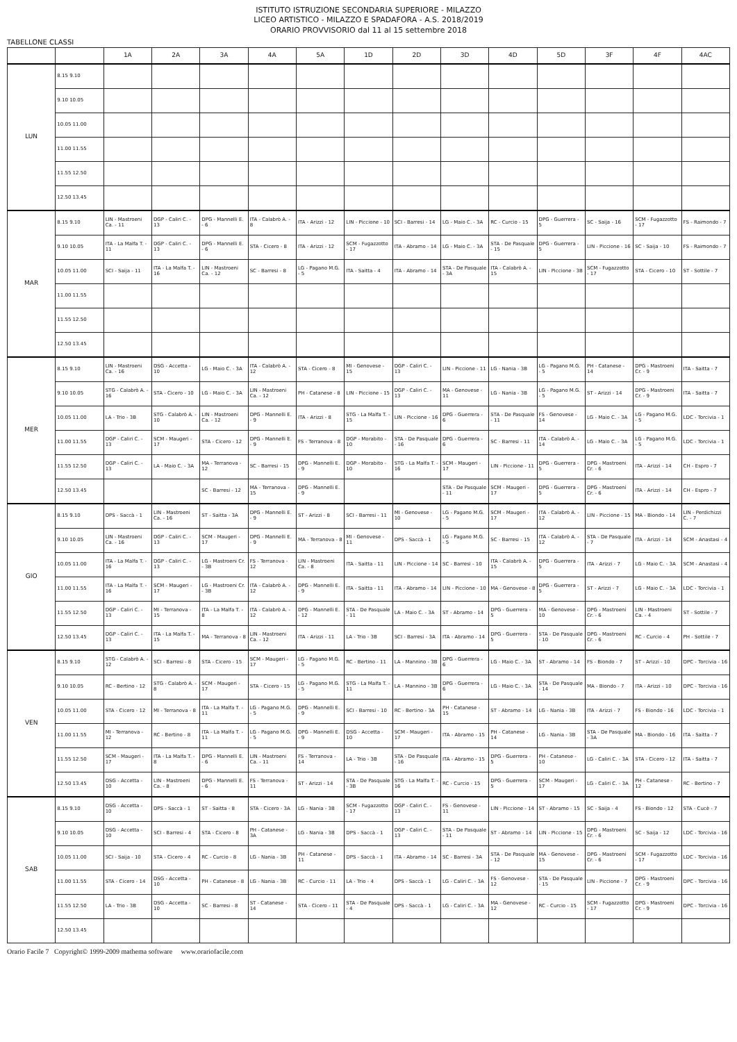ISTITUTO ISTRUZIONE SECONDARIA SUPERIORE - MILAZZO
LICEO ARTISTICO - MILAZZO E SPADAFORA - A.S. 2018/2019
ORARIO PROVVISORIO dal 11 al 15 settembre 2018
TABELLONE CLASSI
| | | 1A | 2A | 3A | 4A | 5A | 1D | 2D | 3D | 4D | 5D | 3F | 4F | 4AC |
| --- | --- | --- | --- | --- | --- | --- | --- | --- | --- | --- | --- | --- | --- | --- |
| LUN | 8.15 9.10 | | | | | | | | | | | | | |
| | 9.10 10.05 | | | | | | | | | | | | | |
| | 10.05 11.00 | | | | | | | | | | | | | |
| | 11.00 11.55 | | | | | | | | | | | | | |
| | 11.55 12.50 | | | | | | | | | | | | | |
| | 12.50 13.45 | | | | | | | | | | | | | |
| MAR | 8.15 9.10 | LIN - Mastroeni Ca. - 11 | DGP - Caliri C. - 13 | DPG - Mannelli E. - 6 | ITA - Calabrò A. - 8 | ITA - Arizzi - 12 | LIN - Piccione - 10 | SCI - Barresi - 14 | LG - Maio C. - 3A | RC - Curcio - 15 | DPG - Guerrera - 5 | SC - Saija - 16 | SCM - Fugazzotto - 17 | FS - Raimondo - 7 |
| | 9.10 10.05 | ITA - La Malfa T. - 11 | DGP - Caliri C. - 13 | DPG - Mannelli E. - 6 | STA - Cicero - 8 | ITA - Arizzi - 12 | SCM - Fugazzotto - 17 | ITA - Abramo - 14 | LG - Maio C. - 3A | STA - De Pasquale - 15 | DPG - Guerrera - 5 | LIN - Piccione - 16 | SC - Saija - 10 | FS - Raimondo - 7 |
| | 10.05 11.00 | SCI - Saija - 11 | ITA - La Malfa T. - 16 | LIN - Mastroeni Ca. - 12 | SC - Barresi - 8 | LG - Pagano M.G. - 5 | ITA - Saitta - 4 | ITA - Abramo - 14 | STA - De Pasquale - 3A | ITA - Calabrò A. - 15 | LIN - Piccione - 3B | SCM - Fugazzotto - 17 | STA - Cicero - 10 | ST - Sottile - 7 |
| | 11.00 11.55 | | | | | | | | | | | | | |
| | 11.55 12.50 | | | | | | | | | | | | | |
| | 12.50 13.45 | | | | | | | | | | | | | |
| MER | 8.15 9.10 | LIN - Mastroeni Ca. - 16 | DSG - Accetta - 10 | LG - Maio C. - 3A | ITA - Calabrò A. - 12 | STA - Cicero - 8 | MI - Genovese - 15 | DGP - Caliri C. - 13 | LIN - Piccione - 11 | LG - Nania - 3B | LG - Pagano M.G. - 5 | PH - Catanese - 14 | DPG - Mastroeni Cr. - 9 | ITA - Saitta - 7 |
| | 9.10 10.05 | STG - Calabrò A. - 16 | STA - Cicero - 10 | LG - Maio C. - 3A | LIN - Mastroeni Ca. - 12 | PH - Catanese - 8 | LIN - Piccione - 15 | DGP - Caliri C. - 13 | MA - Genovese - 11 | LG - Nania - 3B | LG - Pagano M.G. - 5 | ST - Arizzi - 14 | DPG - Mastroeni Cr. - 9 | ITA - Saitta - 7 |
| | 10.05 11.00 | LA - Trio - 3B | STG - Calabrò A. - 10 | LIN - Mastroeni Ca. - 12 | DPG - Mannelli E. - 9 | ITA - Arizzi - 8 | STG - La Malfa T. - 15 | LIN - Piccione - 16 | DPG - Guerrera - 6 | STA - De Pasquale - 11 | FS - Genovese - 14 | LG - Maio C. - 3A | LG - Pagano M.G. - 5 | LDC - Torcivia - 1 |
| | 11.00 11.55 | DGP - Caliri C. - 13 | SCM - Maugeri - 17 | STA - Cicero - 12 | DPG - Mannelli E. - 9 | FS - Terranova - 8 | DGP - Morabito - 10 | STA - De Pasquale - 16 | DPG - Guerrera - 6 | SC - Barresi - 11 | ITA - Calabrò A. - 14 | LG - Maio C. - 3A | LG - Pagano M.G. - 5 | LDC - Torcivia - 1 |
| | 11.55 12.50 | DGP - Caliri C. - 13 | LA - Maio C. - 3A | MA - Terranova - 12 | SC - Barresi - 15 | DPG - Mannelli E. - 9 | DGP - Morabito - 10 | STG - La Malfa T. - 16 | SCM - Maugeri - 17 | LIN - Piccione - 11 | DPG - Guerrera - 5 | DPG - Mastroeni Cr. - 6 | ITA - Arizzi - 14 | CH - Espro - 7 |
| | 12.50 13.45 | | | SC - Barresi - 12 | MA - Terranova - 15 | DPG - Mannelli E. - 9 | | | STA - De Pasquale - 11 | SCM - Maugeri - 17 | DPG - Guerrera - 5 | DPG - Mastroeni Cr. - 6 | ITA - Arizzi - 14 | CH - Espro - 7 |
| GIO | 8.15 9.10 | DPS - Saccà - 1 | LIN - Mastroeni Ca. - 16 | ST - Saitta - 3A | DPG - Mannelli E. - 9 | ST - Arizzi - 8 | SCI - Barresi - 11 | MI - Genovese - 10 | LG - Pagano M.G. - 5 | SCM - Maugeri - 17 | ITA - Calabrò A. - 12 | LIN - Piccione - 15 | MA - Biondo - 14 | LIN - Perdichizzi C. - 7 |
| | 9.10 10.05 | LIN - Mastroeni Ca. - 16 | DGP - Caliri C. - 13 | SCM - Maugeri - 17 | DPG - Mannelli E. - 9 | MA - Terranova - 8 | MI - Genovese - 11 | DPS - Saccà - 1 | LG - Pagano M.G. - 5 | SC - Barresi - 15 | ITA - Calabrò A. - 12 | STA - De Pasquale - 7 | ITA - Arizzi - 14 | SCM - Anastasi - 4 |
| | 10.05 11.00 | ITA - La Malfa T. - 16 | DGP - Caliri C. - 13 | LG - Mastroeni Cr. - 3B | FS - Terranova - 12 | LIN - Mastroeni Ca. - 8 | ITA - Saitta - 11 | LIN - Piccione - 14 | SC - Barresi - 10 | ITA - Calabrò A. - 15 | DPG - Guerrera - 5 | ITA - Arizzi - 7 | LG - Maio C. - 3A | SCM - Anastasi - 4 |
| | 11.00 11.55 | ITA - La Malfa T. - 16 | SCM - Maugeri - 17 | LG - Mastroeni Cr. - 3B | ITA - Calabrò A. - 12 | DPG - Mannelli E. - 9 | ITA - Saitta - 11 | ITA - Abramo - 14 | LIN - Piccione - 10 | MA - Genovese - 8 | DPG - Guerrera - 5 | ST - Arizzi - 7 | LG - Maio C. - 3A | LDC - Torcivia - 1 |
| | 11.55 12.50 | DGP - Caliri C. - 13 | MI - Terranova - 15 | ITA - La Malfa T. - 8 | ITA - Calabrò A. - 12 | DPG - Mannelli E. - 12 | STA - De Pasquale - 11 | LA - Maio C. - 3A | ST - Abramo - 14 | DPG - Guerrera - 5 | MA - Genovese - 10 | DPG - Mastroeni Cr. - 6 | LIN - Mastroeni Ca. - 4 | ST - Sottile - 7 |
| | 12.50 13.45 | DGP - Caliri C. - 13 | ITA - La Malfa T. - 15 | MA - Terranova - 8 | LIN - Mastroeni Ca. - 12 | ITA - Arizzi - 11 | LA - Trio - 3B | SCI - Barresi - 3A | ITA - Abramo - 14 | DPG - Guerrera - 5 | STA - De Pasquale - 10 | DPG - Mastroeni Cr. - 6 | RC - Curcio - 4 | PH - Sottile - 7 |
| VEN | 8.15 9.10 | STG - Calabrò A. - 12 | SCI - Barresi - 8 | STA - Cicero - 15 | SCM - Maugeri - 17 | LG - Pagano M.G. - 5 | RC - Bertino - 11 | LA - Mannino - 3B | DPG - Guerrera - 6 | LG - Maio C. - 3A | ST - Abramo - 14 | FS - Biondo - 7 | ST - Arizzi - 10 | DPC - Torcivia - 16 |
| | 9.10 10.05 | RC - Bertino - 12 | STG - Calabrò A. - 8 | SCM - Maugeri - 17 | STA - Cicero - 15 | LG - Pagano M.G. - 5 | STG - La Malfa T. - 11 | LA - Mannino - 3B | DPG - Guerrera - 6 | LG - Maio C. - 3A | STA - De Pasquale - 14 | MA - Biondo - 7 | ITA - Arizzi - 10 | DPC - Torcivia - 16 |
| | 10.05 11.00 | STA - Cicero - 12 | MI - Terranova - 8 | ITA - La Malfa T. - 11 | LG - Pagano M.G. - 5 | DPG - Mannelli E. - 9 | SCI - Barresi - 10 | RC - Bertino - 3A | PH - Catanese - 15 | ST - Abramo - 14 | LG - Nania - 3B | ITA - Arizzi - 7 | FS - Biondo - 16 | LDC - Torcivia - 1 |
| | 11.00 11.55 | MI - Terranova - 12 | RC - Bertino - 8 | ITA - La Malfa T. - 11 | LG - Pagano M.G. - 5 | DPG - Mannelli E. - 9 | DSG - Accetta - 10 | SCM - Maugeri - 17 | ITA - Abramo - 15 | PH - Catanese - 14 | LG - Nania - 3B | STA - De Pasquale - 3A | MA - Biondo - 16 | ITA - Saitta - 7 |
| | 11.55 12.50 | SCM - Maugeri - 17 | ITA - La Malfa T. - 8 | DPG - Mannelli E. - 6 | LIN - Mastroeni Ca. - 11 | FS - Terranova - 14 | LA - Trio - 3B | STA - De Pasquale - 16 | ITA - Abramo - 15 | DPG - Guerrera - 5 | PH - Catanese - 10 | LG - Caliri C. - 3A | STA - Cicero - 12 | ITA - Saitta - 7 |
| | 12.50 13.45 | DSG - Accetta - 10 | LIN - Mastroeni Ca. - 8 | DPG - Mannelli E. - 6 | FS - Terranova - 11 | ST - Arizzi - 14 | STA - De Pasquale - 3B | STG - La Malfa T. - 16 | RC - Curcio - 15 | DPG - Guerrera - 5 | SCM - Maugeri - 17 | LG - Caliri C. - 3A | PH - Catanese - 12 | RC - Bertino - 7 |
| SAB | 8.15 9.10 | DSG - Accetta - 10 | DPS - Saccà - 1 | ST - Saitta - 8 | STA - Cicero - 3A | LG - Nania - 3B | SCM - Fugazzotto - 17 | DGP - Caliri C. - 13 | FS - Genovese - 11 | LIN - Piccione - 14 | ST - Abramo - 15 | SC - Saija - 4 | FS - Biondo - 12 | STA - Cucè - 7 |
| | 9.10 10.05 | DSG - Accetta - 10 | SCI - Barresi - 4 | STA - Cicero - 8 | PH - Catanese - 3A | LG - Nania - 3B | DPS - Saccà - 1 | DGP - Caliri C. - 13 | STA - De Pasquale - 11 | ST - Abramo - 14 | LIN - Piccione - 15 | DPG - Mastroeni Cr. - 6 | SC - Saija - 12 | LDC - Torcivia - 16 |
| | 10.05 11.00 | SCI - Saija - 10 | STA - Cicero - 4 | RC - Curcio - 8 | LG - Nania - 3B | PH - Catanese - 11 | DPS - Saccà - 1 | ITA - Abramo - 14 | SC - Barresi - 3A | STA - De Pasquale - 12 | MA - Genovese - 15 | DPG - Mastroeni Cr. - 6 | SCM - Fugazzotto - 17 | LDC - Torcivia - 16 |
| | 11.00 11.55 | STA - Cicero - 14 | DSG - Accetta - 10 | PH - Catanese - 8 | LG - Nania - 3B | RC - Curcio - 11 | LA - Trio - 4 | DPS - Saccà - 1 | LG - Caliri C. - 3A | FS - Genovese - 12 | STA - De Pasquale - 15 | LIN - Piccione - 7 | DPG - Mastroeni Cr. - 9 | DPC - Torcivia - 16 |
| | 11.55 12.50 | LA - Trio - 3B | DSG - Accetta - 10 | SC - Barresi - 8 | ST - Catanese - 14 | STA - Cicero - 11 | STA - De Pasquale - 4 | DPS - Saccà - 1 | LG - Caliri C. - 3A | MA - Genovese - 12 | RC - Curcio - 15 | SCM - Fugazzotto - 17 | DPG - Mastroeni Cr. - 9 | DPC - Torcivia - 16 |
| | 12.50 13.45 | | | | | | | | | | | | | |
Orario Facile 7 Copyright© 1999-2009 mathema software www.orariofacile.com